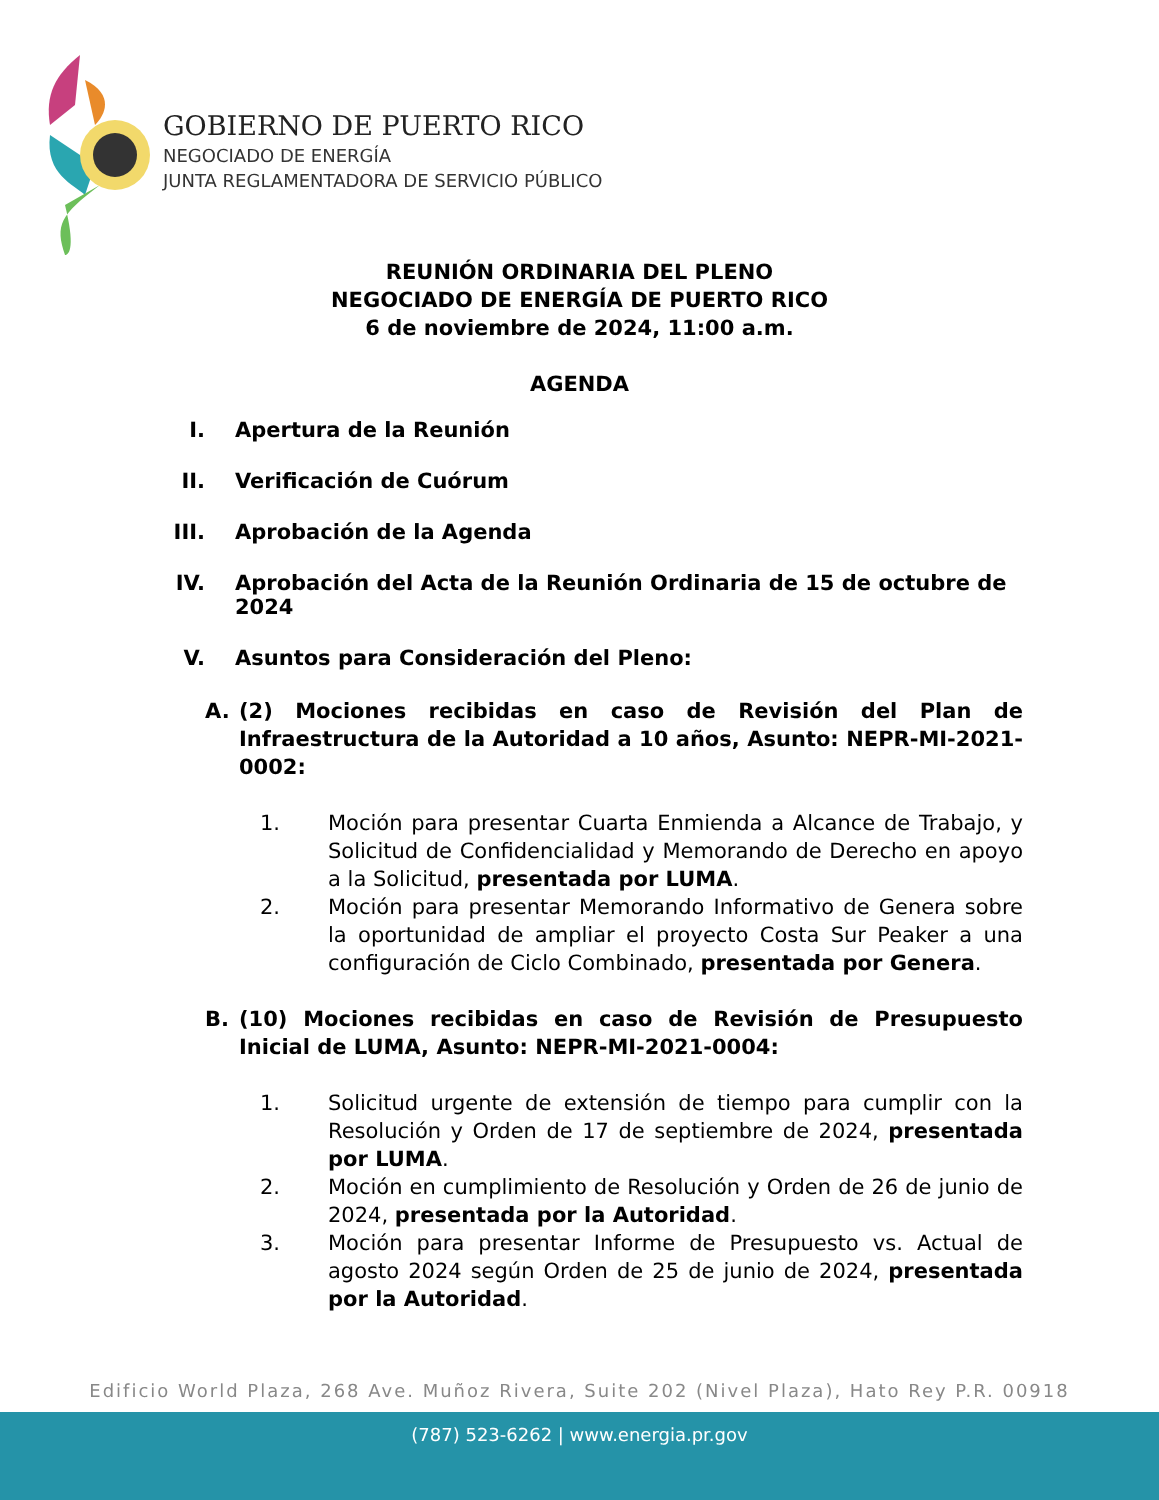GOBIERNO DE PUERTO RICO
NEGOCIADO DE ENERGÍA
JUNTA REGLAMENTADORA DE SERVICIO PÚBLICO
REUNIÓN ORDINARIA DEL PLENO
NEGOCIADO DE ENERGÍA DE PUERTO RICO
6 de noviembre de 2024, 11:00 a.m.
AGENDA
I. Apertura de la Reunión
II. Verificación de Cuórum
III. Aprobación de la Agenda
IV. Aprobación del Acta de la Reunión Ordinaria de 15 de octubre de 2024
V. Asuntos para Consideración del Pleno:
A. (2) Mociones recibidas en caso de Revisión del Plan de Infraestructura de la Autoridad a 10 años, Asunto: NEPR-MI-2021-0002:
1. Moción para presentar Cuarta Enmienda a Alcance de Trabajo, y Solicitud de Confidencialidad y Memorando de Derecho en apoyo a la Solicitud, presentada por LUMA.
2. Moción para presentar Memorando Informativo de Genera sobre la oportunidad de ampliar el proyecto Costa Sur Peaker a una configuración de Ciclo Combinado, presentada por Genera.
B. (10) Mociones recibidas en caso de Revisión de Presupuesto Inicial de LUMA, Asunto: NEPR-MI-2021-0004:
1. Solicitud urgente de extensión de tiempo para cumplir con la Resolución y Orden de 17 de septiembre de 2024, presentada por LUMA.
2. Moción en cumplimiento de Resolución y Orden de 26 de junio de 2024, presentada por la Autoridad.
3. Moción para presentar Informe de Presupuesto vs. Actual de agosto 2024 según Orden de 25 de junio de 2024, presentada por la Autoridad.
Edificio World Plaza, 268 Ave. Muñoz Rivera, Suite 202 (Nivel Plaza), Hato Rey P.R. 00918
(787) 523-6262 | www.energia.pr.gov